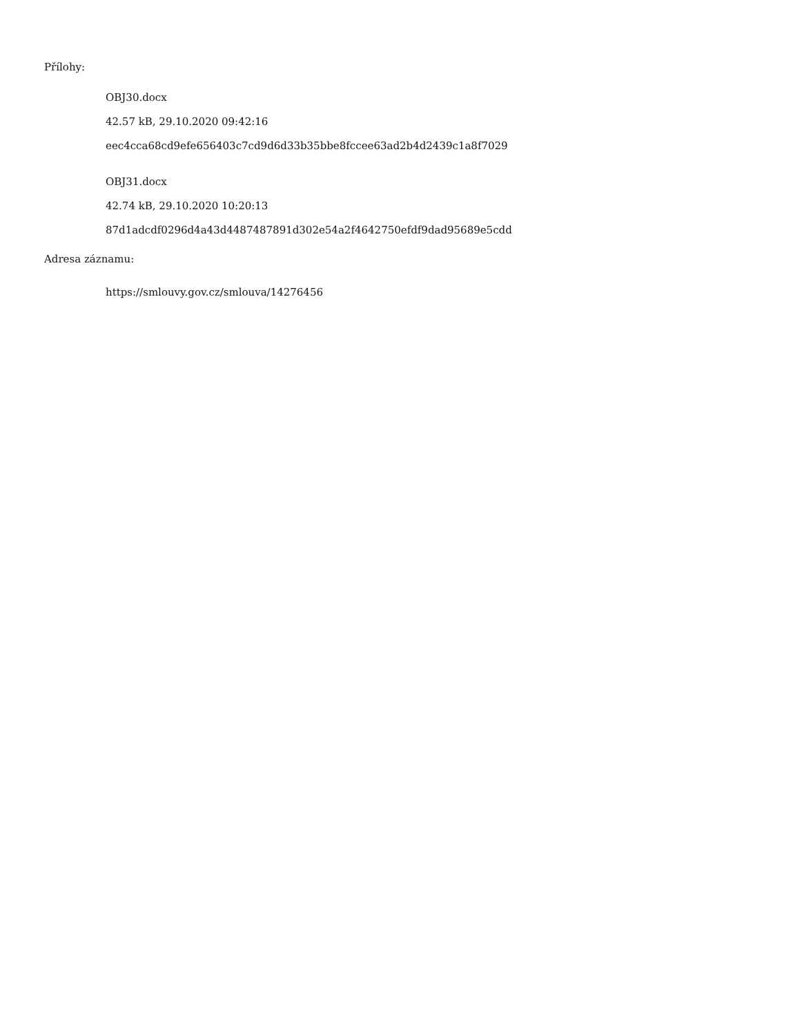Přílohy:
OBJ30.docx
42.57 kB, 29.10.2020 09:42:16
eec4cca68cd9efe656403c7cd9d6d33b35bbe8fccee63ad2b4d2439c1a8f7029
OBJ31.docx
42.74 kB, 29.10.2020 10:20:13
87d1adcdf0296d4a43d4487487891d302e54a2f4642750efdf9dad95689e5cdd
Adresa záznamu:
https://smlouvy.gov.cz/smlouva/14276456